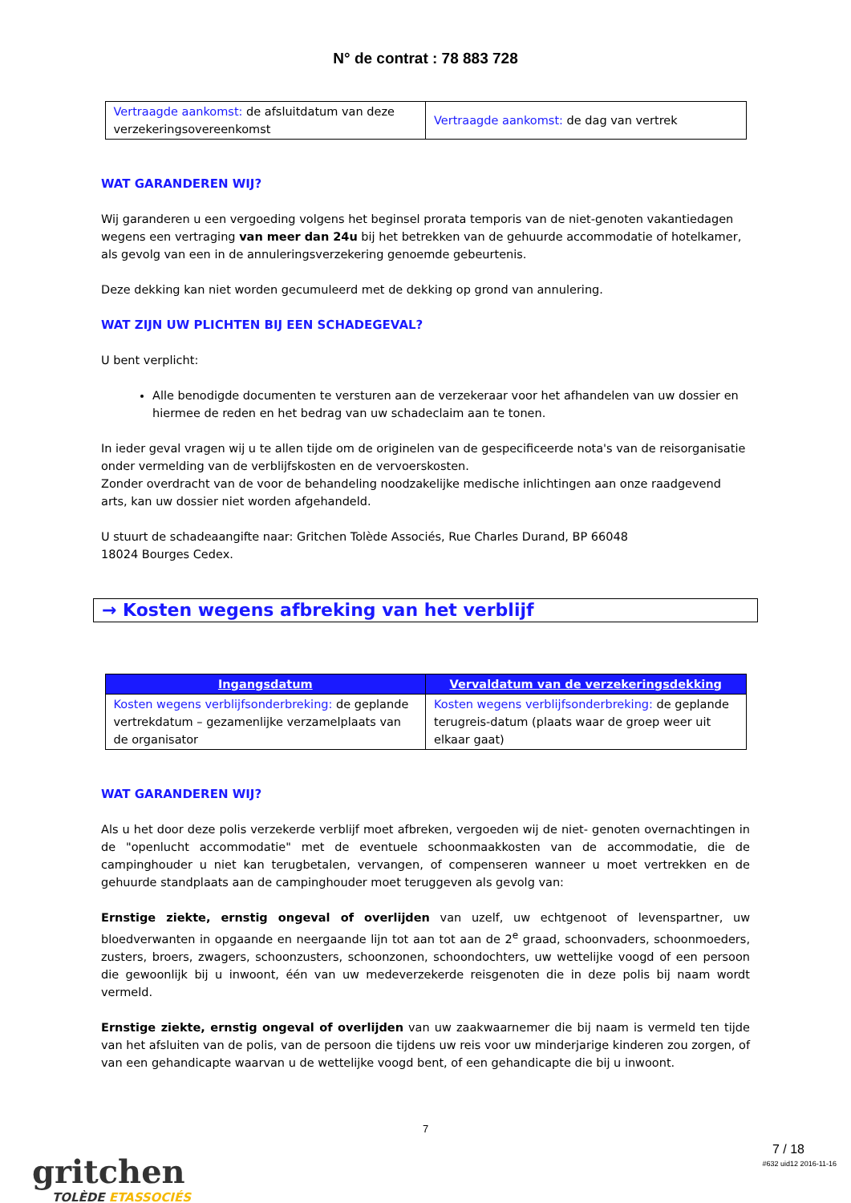N° de contrat : 78 883 728
| Vertraagde aankomst: de afsluitdatum van deze verzekeringsovereenkomst | Vertraagde aankomst: de dag van vertrek |
WAT GARANDEREN WIJ?
Wij garanderen u een vergoeding volgens het beginsel prorata temporis van de niet-genoten vakantiedagen wegens een vertraging van meer dan 24u bij het betrekken van de gehuurde accommodatie of hotelkamer, als gevolg van een in de annuleringsverzekering genoemde gebeurtenis.
Deze dekking kan niet worden gecumuleerd met de dekking op grond van annulering.
WAT ZIJN UW PLICHTEN BIJ EEN SCHADEGEVAL?
U bent verplicht:
Alle benodigde documenten te versturen aan de verzekeraar voor het afhandelen van uw dossier en hiermee de reden en het bedrag van uw schadeclaim aan te tonen.
In ieder geval vragen wij u te allen tijde om de originelen van de gespecificeerde nota's van de reisorganisatie onder vermelding van de verblijfskosten en de vervoerskosten.
Zonder overdracht van de voor de behandeling noodzakelijke medische inlichtingen aan onze raadgevend arts, kan uw dossier niet worden afgehandeld.
U stuurt de schadeaangifte naar: Gritchen Tolède Associés, Rue Charles Durand, BP 66048
18024 Bourges Cedex.
→ Kosten wegens afbreking van het verblijf
| Ingangsdatum | Vervaldatum van de verzekeringsdekking |
| --- | --- |
| Kosten wegens verblijfsonderbreking: de geplande vertrekdatum – gezamenlijke verzamelplaats van de organisator | Kosten wegens verblijfsonderbreking: de geplande terugreis-datum (plaats waar de groep weer uit elkaar gaat) |
WAT GARANDEREN WIJ?
Als u het door deze polis verzekerde verblijf moet afbreken, vergoeden wij de niet- genoten overnachtingen in de "openlucht accommodatie" met de eventuele schoonmaakkosten van de accommodatie, die de campinghouder u niet kan terugbetalen, vervangen, of compenseren wanneer u moet vertrekken en de gehuurde standplaats aan de campinghouder moet teruggeven als gevolg van:
Ernstige ziekte, ernstig ongeval of overlijden van uzelf, uw echtgenoot of levenspartner, uw bloedverwanten in opgaande en neergaande lijn tot aan tot aan de 2<sup>e</sup> graad, schoonvaders, schoonmoeders, zusters, broers, zwagers, schoonzusters, schoonzonen, schoondochters, uw wettelijke voogd of een persoon die gewoonlijk bij u inwoont, één van uw medeverzekerde reisgenoten die in deze polis bij naam wordt vermeld.
Ernstige ziekte, ernstig ongeval of overlijden van uw zaakwaarnemer die bij naam is vermeld ten tijde van het afsluiten van de polis, van de persoon die tijdens uw reis voor uw minderjarige kinderen zou zorgen, of van een gehandicapte waarvan u de wettelijke voogd bent, of een gehandicapte die bij u inwoont.
gritchen
TOLÈDE ETASSOCIÉS
7
7 / 18
#632 uid12 2016-11-16